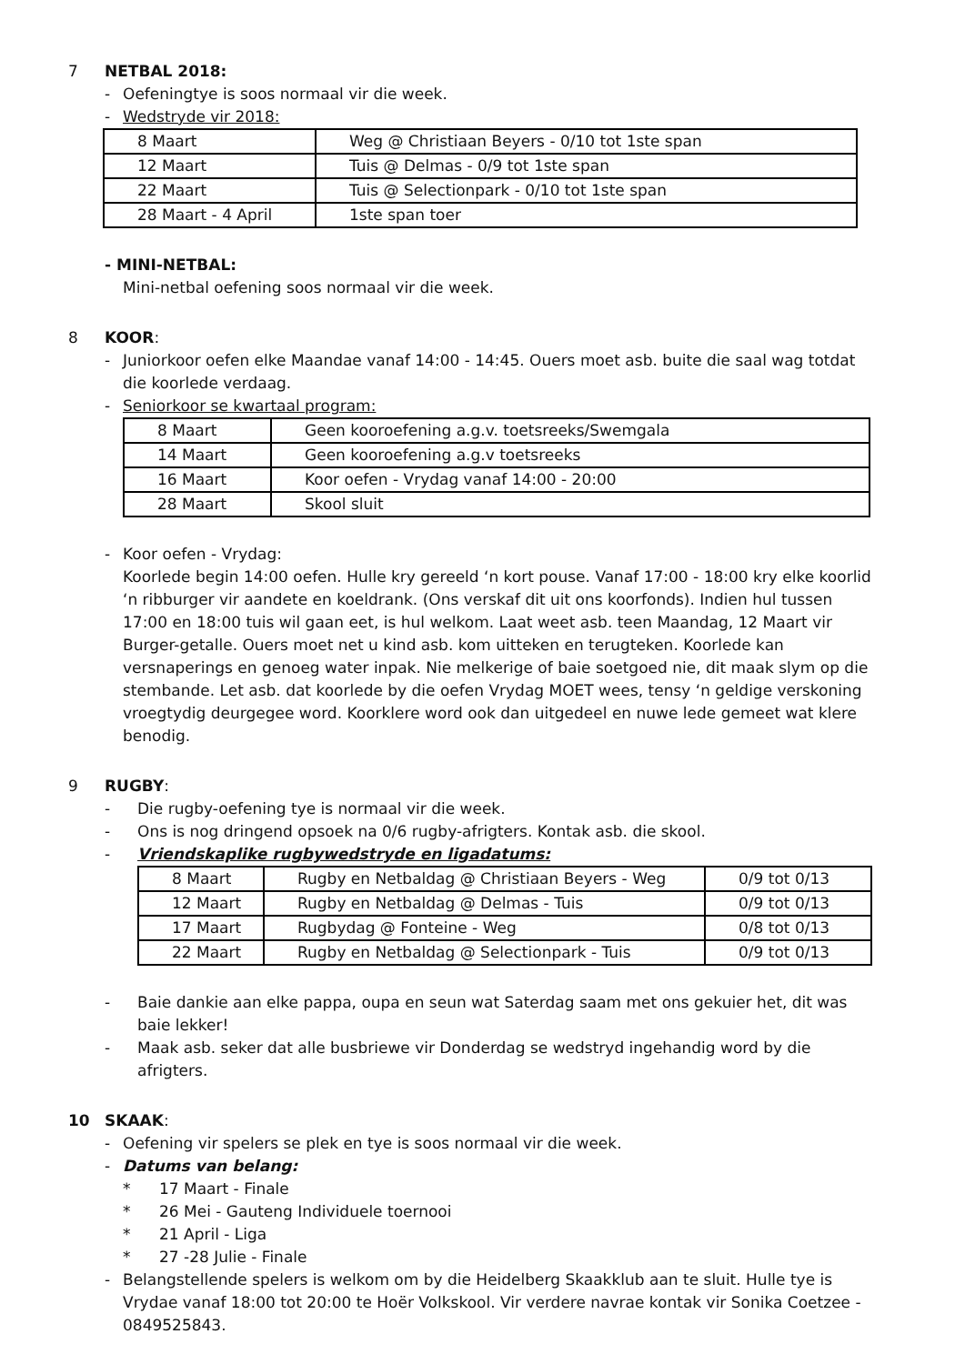7 NETBAL 2018:
- Oefeningtye is soos normaal vir die week.
- Wedstryde vir 2018:
| 8 Maart | Weg @ Christiaan Beyers - 0/10 tot 1ste span |
| 12 Maart | Tuis @ Delmas - 0/9 tot 1ste span |
| 22 Maart | Tuis @ Selectionpark - 0/10 tot 1ste span |
| 28 Maart - 4 April | 1ste span toer |
- MINI-NETBAL:
Mini-netbal oefening soos normaal vir die week.
8 KOOR:
- Juniorkoor oefen elke Maandae vanaf 14:00 - 14:45. Ouers moet asb. buite die saal wag totdat die koorlede verdaag.
- Seniorkoor se kwartaal program:
| 8 Maart | Geen kooroefening a.g.v. toetsreeks/Swemgala |
| 14 Maart | Geen kooroefening a.g.v toetsreeks |
| 16 Maart | Koor oefen - Vrydag vanaf 14:00 - 20:00 |
| 28 Maart | Skool sluit |
- Koor oefen - Vrydag:
Koorlede begin 14:00 oefen. Hulle kry gereeld ‘n kort pouse. Vanaf 17:00 - 18:00 kry elke koorlid ‘n ribburger vir aandete en koeldrank. (Ons verskaf dit uit ons koorfonds). Indien hul tussen 17:00 en 18:00 tuis wil gaan eet, is hul welkom. Laat weet asb. teen Maandag, 12 Maart vir Burger-getalle. Ouers moet net u kind asb. kom uitteken en terugteken. Koorlede kan versnaperings en genoeg water inpak. Nie melkerige of baie soetgoed nie, dit maak slym op die stembande. Let asb. dat koorlede by die oefen Vrydag MOET wees, tensy ‘n geldige verskoning vroegtydig deurgegee word. Koorklere word ook dan uitgedeel en nuwe lede gemeet wat klere benodig.
9 RUGBY:
- Die rugby-oefening tye is normaal vir die week.
- Ons is nog dringend opsoek na 0/6 rugby-afrigters. Kontak asb. die skool.
- Vriendskaplike rugbywedstryde en ligadatums:
| 8 Maart | Rugby en Netbaldag @ Christiaan Beyers - Weg | 0/9 tot 0/13 |
| 12 Maart | Rugby en Netbaldag @ Delmas - Tuis | 0/9 tot 0/13 |
| 17 Maart | Rugbydag @ Fonteine - Weg | 0/8 tot 0/13 |
| 22 Maart | Rugby en Netbaldag @ Selectionpark - Tuis | 0/9 tot 0/13 |
- Baie dankie aan elke pappa, oupa en seun wat Saterdag saam met ons gekuier het, dit was baie lekker!
- Maak asb. seker dat alle busbriewe vir Donderdag se wedstryd ingehandig word by die afrigters.
10 SKAAK:
- Oefening vir spelers se plek en tye is soos normaal vir die week.
- Datums van belang:
* 17 Maart - Finale
* 26 Mei - Gauteng Individuele toernooi
* 21 April - Liga
* 27 -28 Julie - Finale
- Belangstellende spelers is welkom om by die Heidelberg Skaakklub aan te sluit. Hulle tye is Vrydae vanaf 18:00 tot 20:00 te Hoër Volkskool. Vir verdere navrae kontak vir Sonika Coetzee - 0849525843.